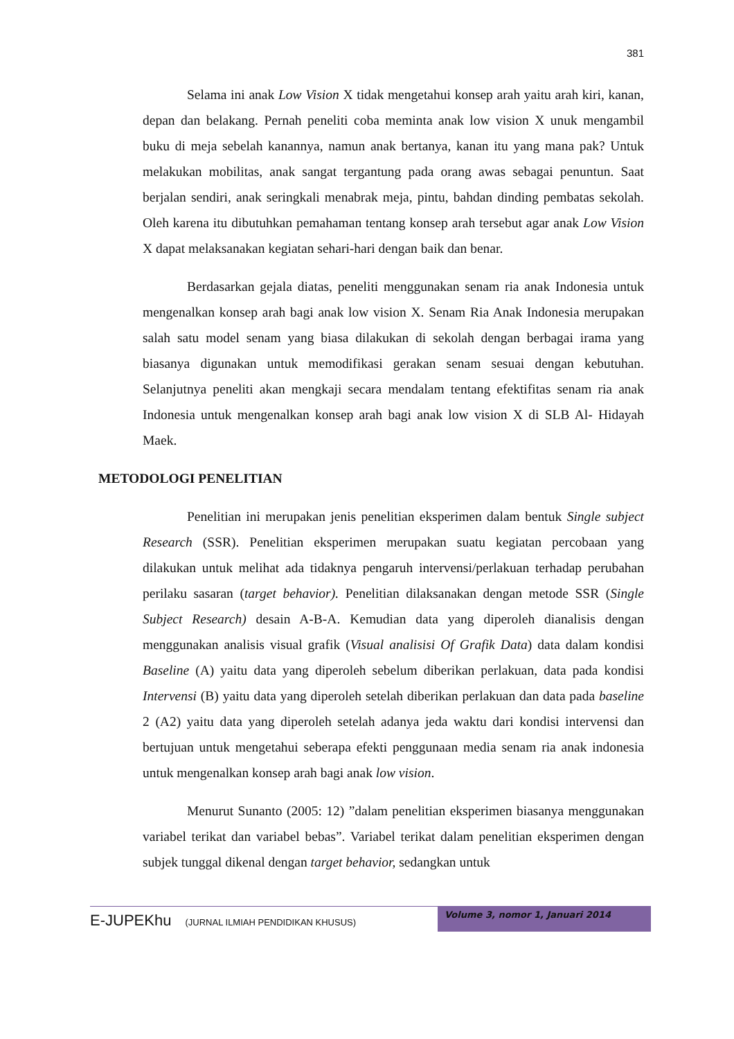381
Selama ini anak Low Vision X tidak mengetahui konsep arah yaitu arah kiri, kanan, depan dan belakang. Pernah peneliti coba meminta anak low vision X unuk mengambil buku di meja sebelah kanannya, namun anak bertanya, kanan itu yang mana pak? Untuk melakukan mobilitas, anak sangat tergantung pada orang awas sebagai penuntun. Saat berjalan sendiri, anak seringkali menabrak meja, pintu, bahdan dinding pembatas sekolah. Oleh karena itu dibutuhkan pemahaman tentang konsep arah tersebut agar anak Low Vision X dapat melaksanakan kegiatan sehari-hari dengan baik dan benar.
Berdasarkan gejala diatas, peneliti menggunakan senam ria anak Indonesia untuk mengenalkan konsep arah bagi anak low vision X. Senam Ria Anak Indonesia merupakan salah satu model senam yang biasa dilakukan di sekolah dengan berbagai irama yang biasanya digunakan untuk memodifikasi gerakan senam sesuai dengan kebutuhan. Selanjutnya peneliti akan mengkaji secara mendalam tentang efektifitas senam ria anak Indonesia untuk mengenalkan konsep arah bagi anak low vision X di SLB Al- Hidayah Maek.
METODOLOGI PENELITIAN
Penelitian ini merupakan jenis penelitian eksperimen dalam bentuk Single subject Research (SSR). Penelitian eksperimen merupakan suatu kegiatan percobaan yang dilakukan untuk melihat ada tidaknya pengaruh intervensi/perlakuan terhadap perubahan perilaku sasaran (target behavior). Penelitian dilaksanakan dengan metode SSR (Single Subject Research) desain A-B-A. Kemudian data yang diperoleh dianalisis dengan menggunakan analisis visual grafik (Visual analisisi Of Grafik Data) data dalam kondisi Baseline (A) yaitu data yang diperoleh sebelum diberikan perlakuan, data pada kondisi Intervensi (B) yaitu data yang diperoleh setelah diberikan perlakuan dan data pada baseline 2 (A2) yaitu data yang diperoleh setelah adanya jeda waktu dari kondisi intervensi dan bertujuan untuk mengetahui seberapa efekti penggunaan media senam ria anak indonesia untuk mengenalkan konsep arah bagi anak low vision.
Menurut Sunanto (2005: 12) ”dalam penelitian eksperimen biasanya menggunakan variabel terikat dan variabel bebas”. Variabel terikat dalam penelitian eksperimen dengan subjek tunggal dikenal dengan target behavior, sedangkan untuk
E-JUPEKhu (JURNAL ILMIAH PENDIDIKAN KHUSUS)
Volume 3, nomor 1, Januari 2014